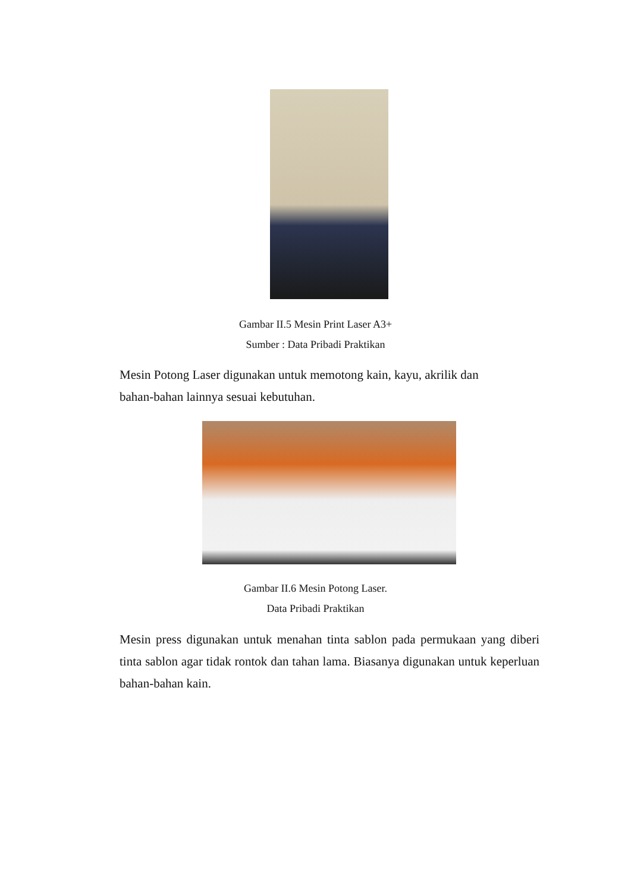Gambar II.5 Mesin Print Laser A3+
Sumber : Data Pribadi Praktikan
Mesin Potong Laser digunakan untuk memotong kain, kayu, akrilik dan
bahan-bahan lainnya sesuai kebutuhan.
Gambar II.6 Mesin Potong Laser.
Data Pribadi Praktikan
Mesin press digunakan untuk menahan tinta sablon pada permukaan yang diberi tinta sablon agar tidak rontok dan tahan lama. Biasanya digunakan untuk keperluan bahan-bahan kain.